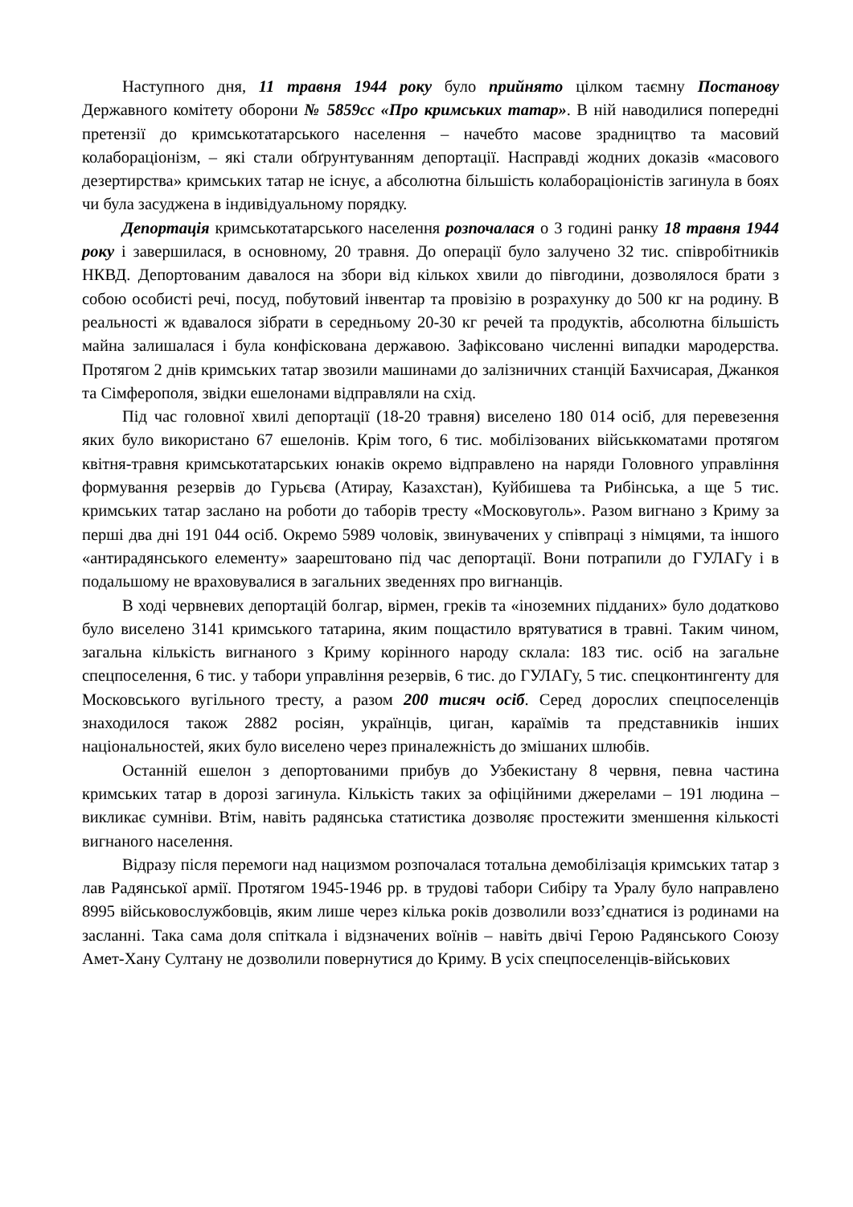Наступного дня, 11 травня 1944 року було прийнято цілком таємну Постанову Державного комітету оборони № 5859сс «Про кримських татар». В ній наводилися попередні претензії до кримськотатарського населення – начебто масове зрадництво та масовий колабораціонізм, – які стали обґрунтуванням депортації. Насправді жодних доказів «масового дезертирства» кримських татар не існує, а абсолютна більшість колабораціоністів загинула в боях чи була засуджена в індивідуальному порядку.
Депортація кримськотатарського населення розпочалася о 3 годині ранку 18 травня 1944 року і завершилася, в основному, 20 травня. До операції було залучено 32 тис. співробітників НКВД. Депортованим давалося на збори від кількох хвили до півгодини, дозволялося брати з собою особисті речі, посуд, побутовий інвентар та провізію в розрахунку до 500 кг на родину. В реальності ж вдавалося зібрати в середньому 20-30 кг речей та продуктів, абсолютна більшість майна залишалася і була конфіскована державою. Зафіксовано численні випадки мародерства. Протягом 2 днів кримських татар звозили машинами до залізничних станцій Бахчисарая, Джанкоя та Сімферополя, звідки ешелонами відправляли на схід.
Під час головної хвилі депортації (18-20 травня) виселено 180 014 осіб, для перевезення яких було використано 67 ешелонів. Крім того, 6 тис. мобілізованих військкоматами протягом квітня-травня кримськотатарських юнаків окремо відправлено на наряди Головного управління формування резервів до Гурьєва (Атирау, Казахстан), Куйбишева та Рибінська, а ще 5 тис. кримських татар заслано на роботи до таборів тресту «Московуголь». Разом вигнано з Криму за перші два дні 191 044 осіб. Окремо 5989 чоловік, звинувачених у співпраці з німцями, та іншого «антирадянського елементу» заарештовано під час депортації. Вони потрапили до ГУЛАГу і в подальшому не враховувалися в загальних зведеннях про вигнанців.
В ході червневих депортацій болгар, вірмен, греків та «іноземних підданих» було додатково було виселено 3141 кримського татарина, яким пощастило врятуватися в травні. Таким чином, загальна кількість вигнаного з Криму корінного народу склала: 183 тис. осіб на загальне спецпоселення, 6 тис. у табори управління резервів, 6 тис. до ГУЛАГу, 5 тис. спецконтингенту для Московського вугільного тресту, а разом 200 тисяч осіб. Серед дорослих спецпоселенців знаходилося також 2882 росіян, українців, циган, караїмів та представників інших національностей, яких було виселено через приналежність до змішаних шлюбів.
Останній ешелон з депортованими прибув до Узбекистану 8 червня, певна частина кримських татар в дорозі загинула. Кількість таких за офіційними джерелами – 191 людина – викликає сумніви. Втім, навіть радянська статистика дозволяє простежити зменшення кількості вигнаного населення.
Відразу після перемоги над нацизмом розпочалася тотальна демобілізація кримських татар з лав Радянської армії. Протягом 1945-1946 рр. в трудові табори Сибіру та Уралу було направлено 8995 військовослужбовців, яким лише через кілька років дозволили возз’єднатися із родинами на засланні. Така сама доля спіткала і відзначених воїнів – навіть двічі Герою Радянського Союзу Амет-Хану Султану не дозволили повернутися до Криму. В усіх спецпоселенців-військових